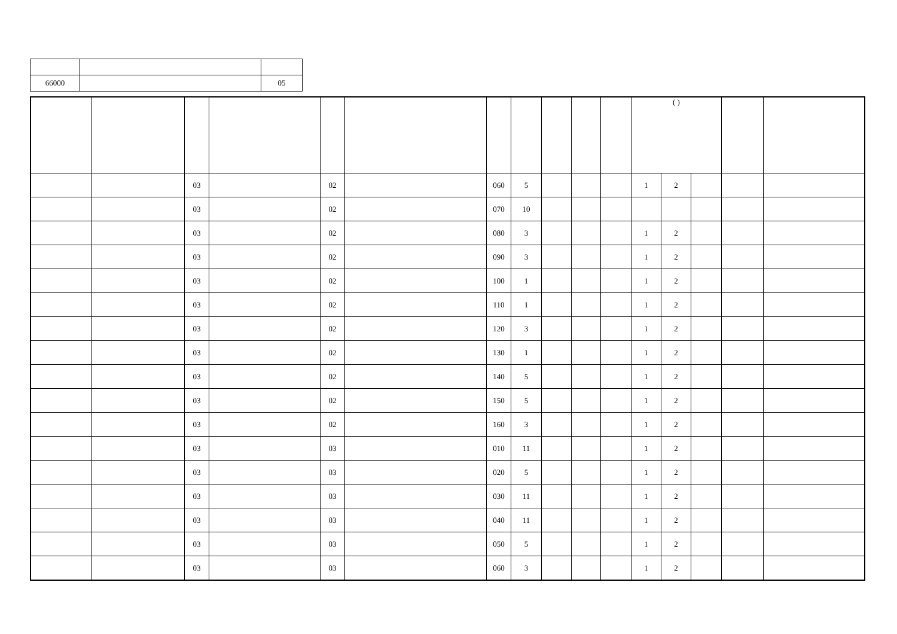| 66000 | | 05 |
| | | | | | | | | | | | ( ) | | | | |
| --- | --- | --- | --- | --- | --- | --- | --- | --- | --- | --- | --- | --- | --- | --- | --- |
| | | 03 | | 02 | | 060 | 5 | | | | 1 | 2 | | | |
| | | 03 | | 02 | | 070 | 10 | | | | | | | | |
| | | 03 | | 02 | | 080 | 3 | | | | 1 | 2 | | | |
| | | 03 | | 02 | | 090 | 3 | | | | 1 | 2 | | | |
| | | 03 | | 02 | | 100 | 1 | | | | 1 | 2 | | | |
| | | 03 | | 02 | | 110 | 1 | | | | 1 | 2 | | | |
| | | 03 | | 02 | | 120 | 3 | | | | 1 | 2 | | | |
| | | 03 | | 02 | | 130 | 1 | | | | 1 | 2 | | | |
| | | 03 | | 02 | | 140 | 5 | | | | 1 | 2 | | | |
| | | 03 | | 02 | | 150 | 5 | | | | 1 | 2 | | | |
| | | 03 | | 02 | | 160 | 3 | | | | 1 | 2 | | | |
| | | 03 | | 03 | | 010 | 11 | | | | 1 | 2 | | | |
| | | 03 | | 03 | | 020 | 5 | | | | 1 | 2 | | | |
| | | 03 | | 03 | | 030 | 11 | | | | 1 | 2 | | | |
| | | 03 | | 03 | | 040 | 11 | | | | 1 | 2 | | | |
| | | 03 | | 03 | | 050 | 5 | | | | 1 | 2 | | | |
| | | 03 | | 03 | | 060 | 3 | | | | 1 | 2 | | | |